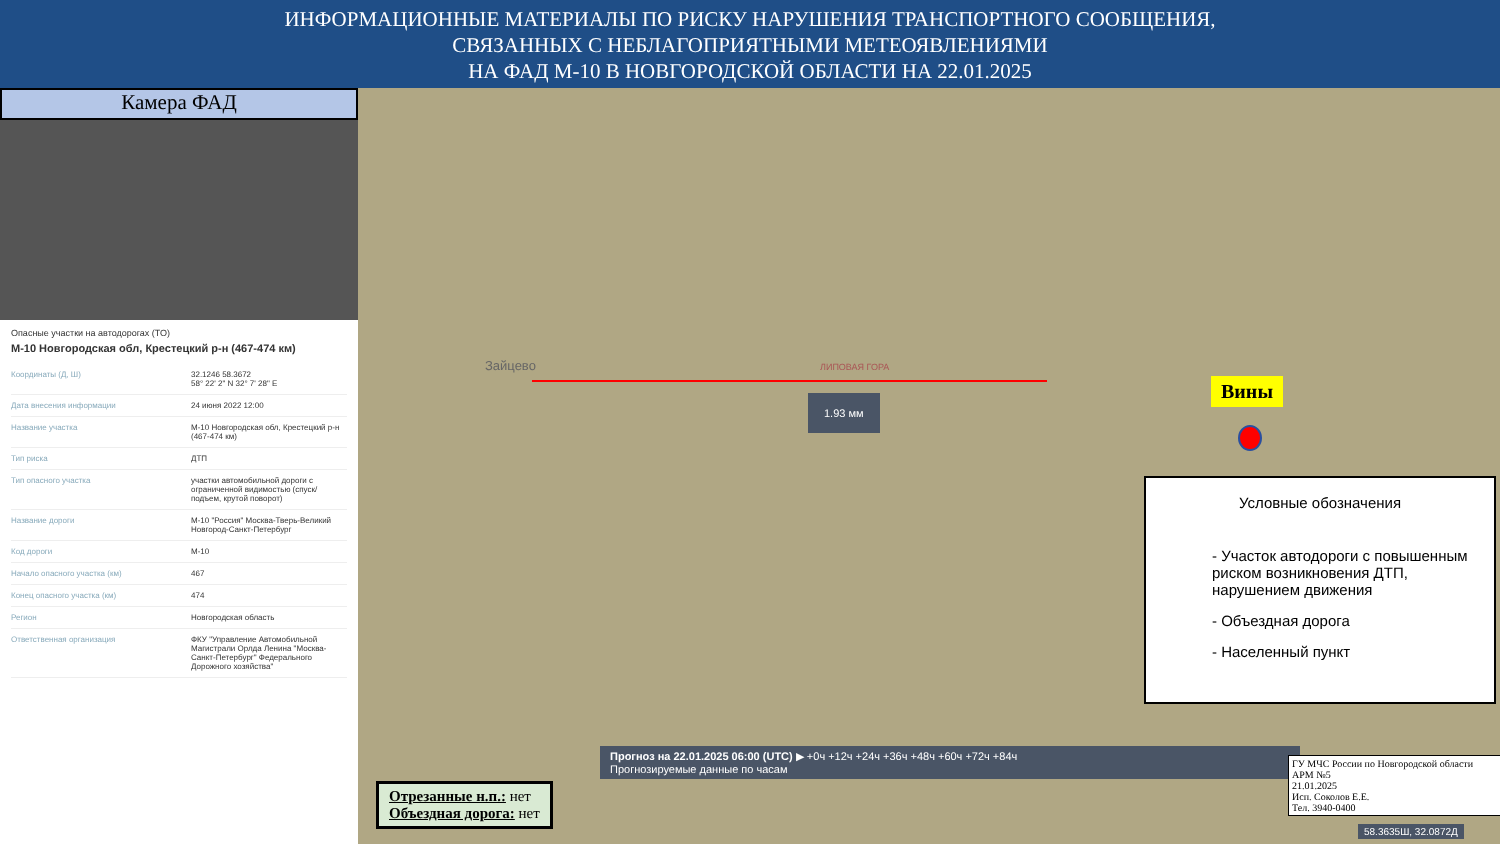ИНФОРМАЦИОННЫЕ МАТЕРИАЛЫ ПО РИСКУ НАРУШЕНИЯ ТРАНСПОРТНОГО СООБЩЕНИЯ,
СВЯЗАННЫХ С НЕБЛАГОПРИЯТНЫМИ МЕТЕОЯВЛЕНИЯМИ
НА ФАД М-10 В НОВГОРОДСКОЙ ОБЛАСТИ НА 22.01.2025
Камера ФАД
Опасные участки на автодорогах (ТО)
М-10 Новгородская обл, Крестецкий р-н (467-474 км)
| Координаты (Д, Ш) | 32.1246 58.3672 58° 22' 2" N 32° 7' 28" E |
| Дата внесения информации | 24 июня 2022 12:00 |
| Название участка | М-10 Новгородская обл, Крестецкий р-н (467-474 км) |
| Тип риска | ДТП |
| Тип опасного участка | участки автомобильной дороги с ограниченной видимостью (спуск/подъем, крутой поворот) |
| Название дороги | М-10 "Россия" Москва-Тверь-Великий Новгород-Санкт-Петербург |
| Код дороги | М-10 |
| Начало опасного участка (км) | 467 |
| Конец опасного участка (км) | 474 |
| Регион | Новгородская область |
| Ответственная организация | ФКУ "Управление Автомобильной Магистрали Орлда Ленина "Москва-Санкт-Петербург" Федерального Дорожного хозяйства" |
Зайцево ЛИПОВАЯ ГОРА
1.93 мм Вины
Условные обозначения
- Участок автодороги с повышенным риском возникновения ДТП, нарушением движения
- Объездная дорога
- Населенный пункт
Прогноз на 22.01.2025 06:00 (UTC) ▶ +0ч +12ч +24ч +36ч +48ч +60ч +72ч +84ч
Прогнозируемые данные по часам
Отрезанные н.п.: нет
Объездная дорога: нет
ГУ МЧС России по Новгородской области
АРМ №5
21.01.2025
Исп. Соколов Е.Е.
Тел. 3940-0400
58.3635Ш, 32.0872Д